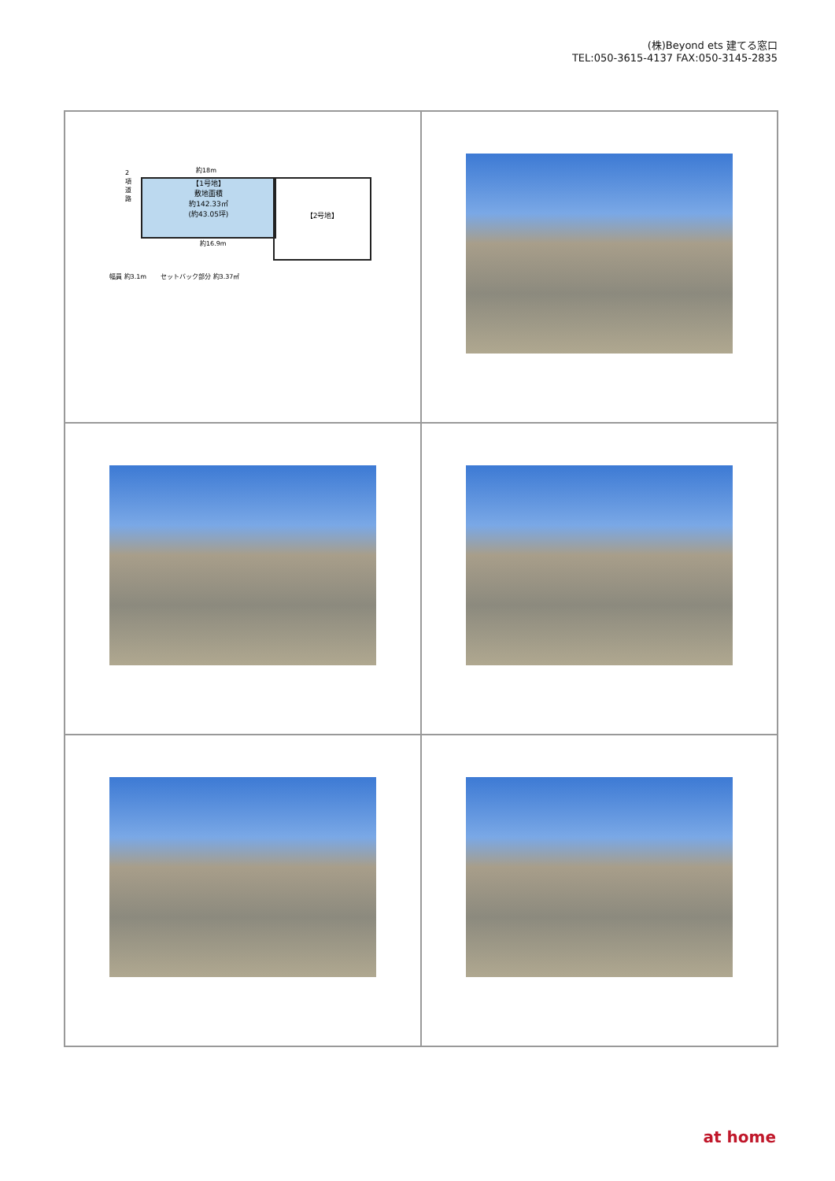(株)Beyond ets 建てる窓口
TEL:050-3615-4137 FAX:050-3145-2835
約18m
【1号地】
敷地面積
約142.33㎡
(約43.05坪)
【2号地】
2項道路
約16.9m
幅員 約3.1m セットバック部分 約3.37㎡
at home